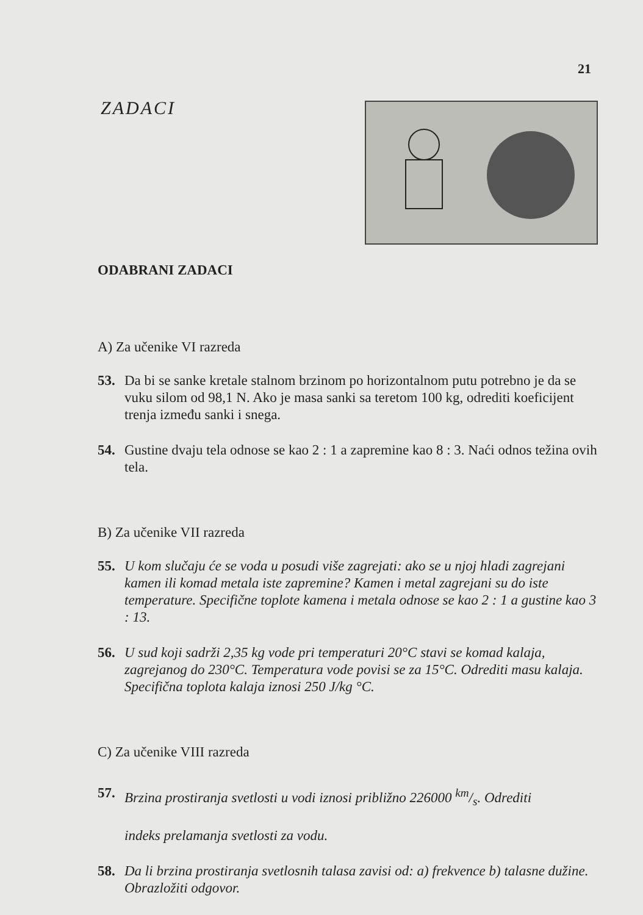21
ZADACI
ODABRANI ZADACI
A) Za učenike VI razreda
53. Da bi se sanke kretale stalnom brzinom po horizontalnom putu potrebno je da se vuku silom od 98,1 N. Ako je masa sanki sa teretom 100 kg, odrediti koeficijent trenja između sanki i snega.
54. Gustine dvaju tela odnose se kao 2 : 1 a zapremine kao 8 : 3. Naći odnos težina ovih tela.
B) Za učenike VII razreda
55. U kom slučaju će se voda u posudi više zagrejati: ako se u njoj hladi zagrejani kamen ili komad metala iste zapremine? Kamen i metal zagrejani su do iste temperature. Specifične toplote kamena i metala odnose se kao 2 : 1 a gustine kao 3 : 13.
56. U sud koji sadrži 2,35 kg vode pri temperaturi 20°C stavi se komad kalaja, zagrejanog do 230°C. Temperatura vode povisi se za 15°C. Odrediti masu kalaja. Specifična toplota kalaja iznosi 250 J/kg °C.
C) Za učenike VIII razreda
57. Brzina prostiranja svetlosti u vodi iznosi približno 226000 km/s. Odrediti
indeks prelamanja svetlosti za vodu.
58. Da li brzina prostiranja svetlosnih talasa zavisi od: a) frekvence b) talasne dužine. Obrazložiti odgovor.